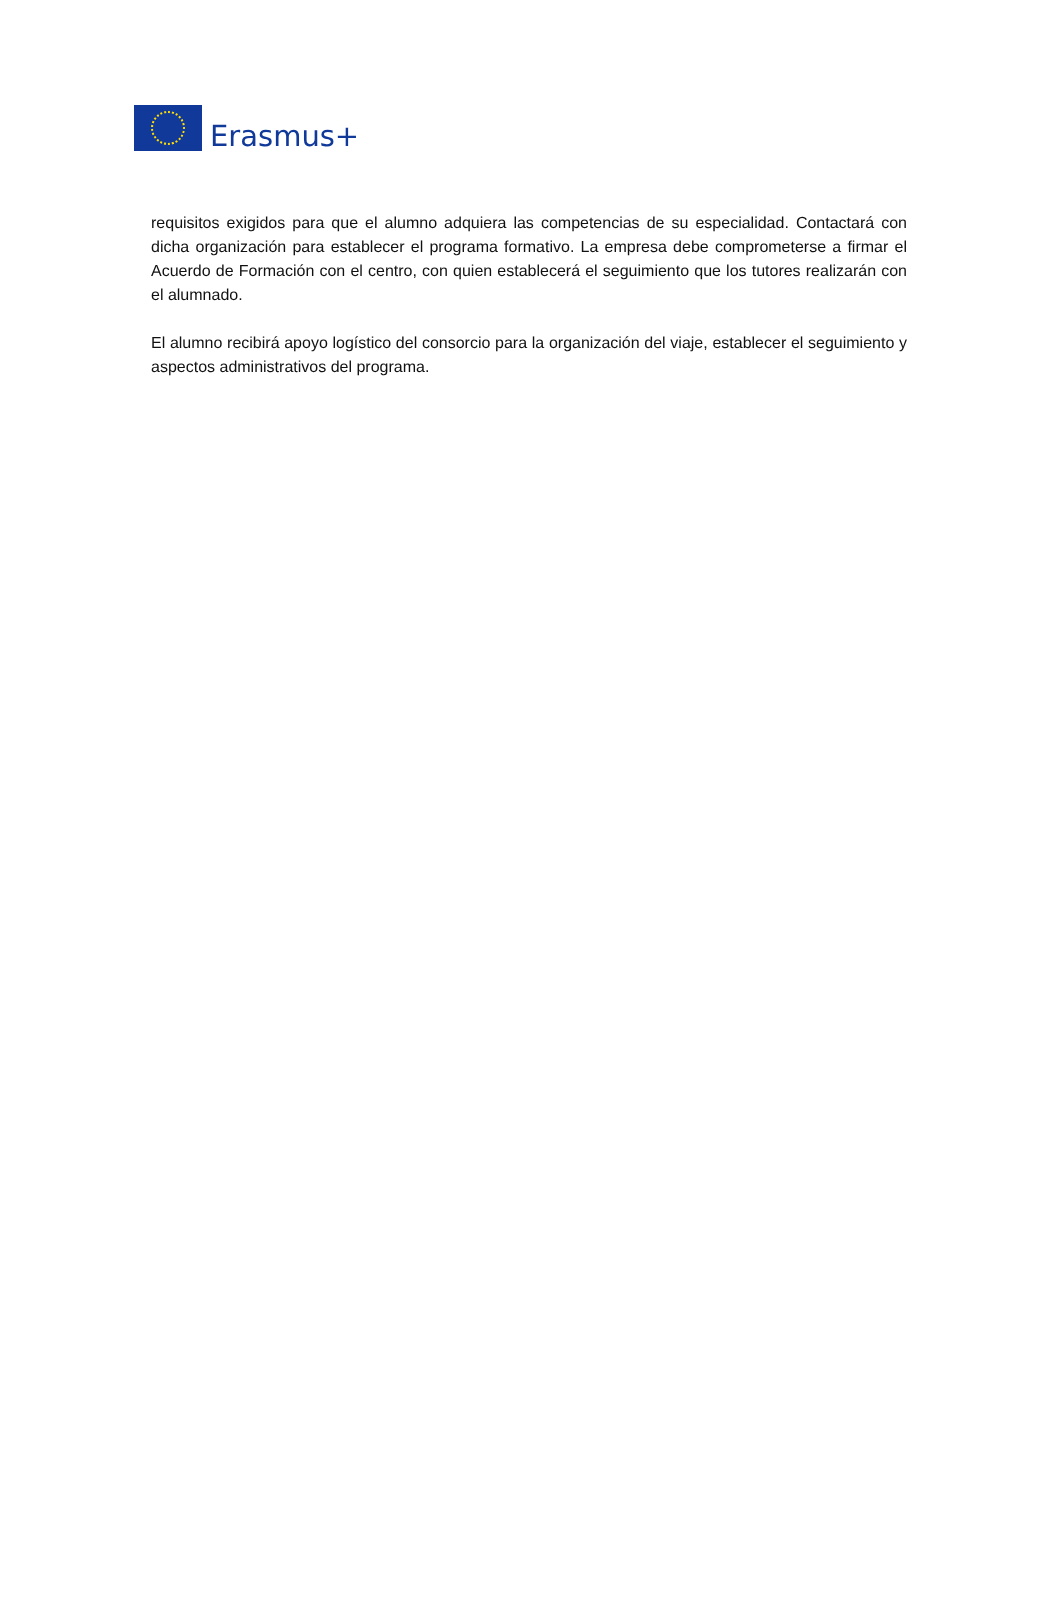Erasmus+
requisitos exigidos para que el alumno adquiera las competencias de su especialidad. Contactará con dicha organización para establecer el programa formativo. La empresa debe comprometerse a firmar el Acuerdo de Formación con el centro, con quien establecerá el seguimiento que los tutores realizarán con el alumnado.
El alumno recibirá apoyo logístico del consorcio para la organización del viaje, establecer el seguimiento y aspectos administrativos del programa.